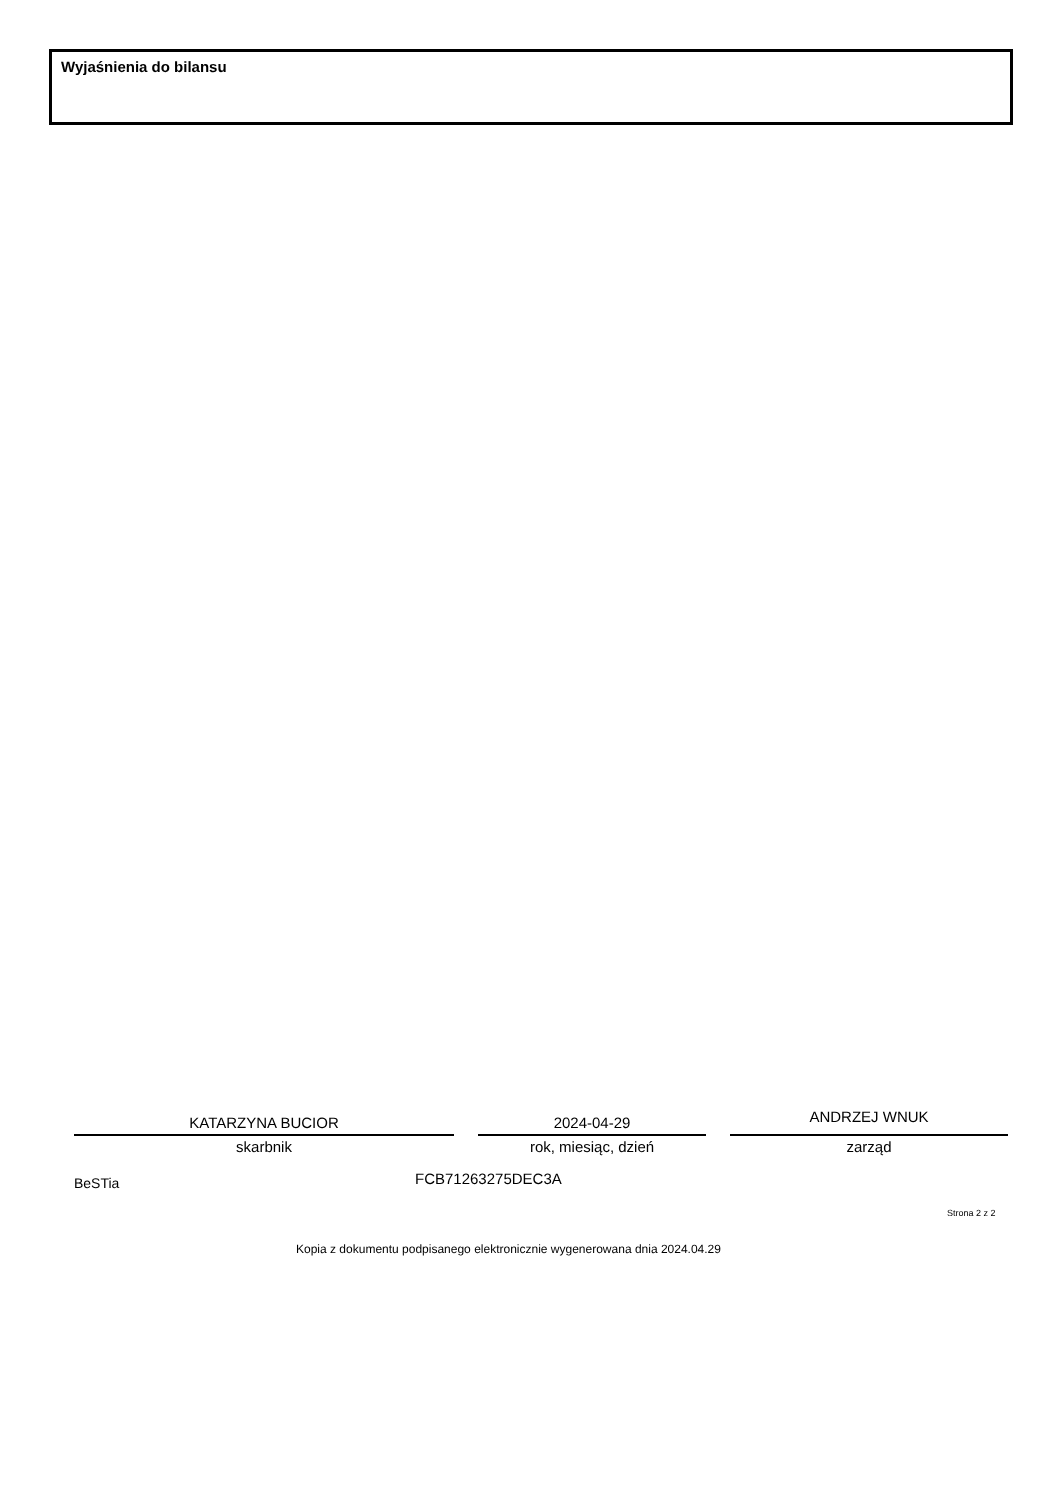Wyjaśnienia do bilansu
KATARZYNA BUCIOR
skarbnik
2024-04-29
rok, miesiąc, dzień
ANDRZEJ WNUK
zarząd
BeSTia FCB71263275DEC3A
Strona 2 z 2
Kopia z dokumentu podpisanego elektronicznie wygenerowana dnia 2024.04.29